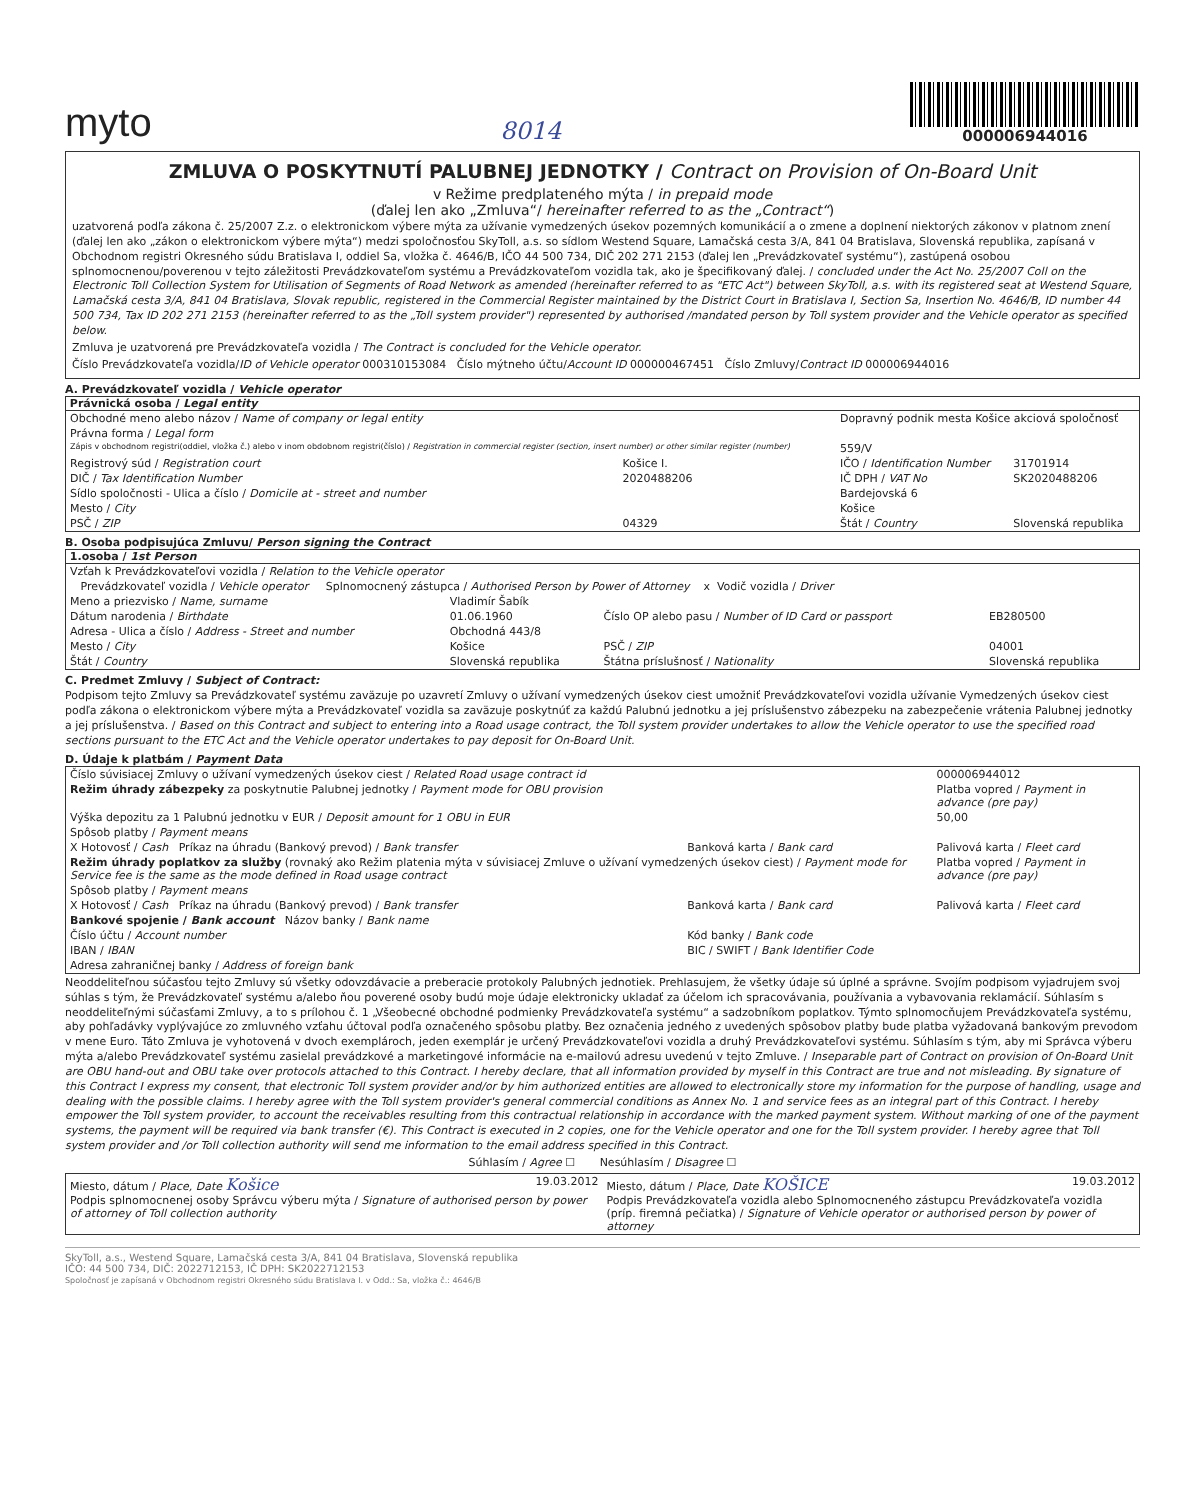myto
8014
000006944016
ZMLUVA O POSKYTNUTÍ PALUBNEJ JEDNOTKY / Contract on Provision of On-Board Unit
v Režime predplateného mýta / in prepaid mode
(ďalej len ako „Zmluva“/ hereinafter referred to as the „Contract“)
uzatvorená podľa zákona č. 25/2007 Z.z. o elektronickom výbere mýta za užívanie vymedzených úsekov pozemných komunikácií a o zmene a doplnení niektorých zákonov v platnom znení (ďalej len ako „zákon o elektronickom výbere mýta“) medzi spoločnosťou SkyToll, a.s. so sídlom Westend Square, Lamačská cesta 3/A, 841 04 Bratislava, Slovenská republika, zapísaná v Obchodnom registri Okresného súdu Bratislava I, oddiel Sa, vložka č. 4646/B, IČO 44 500 734, DIČ 202 271 2153 (ďalej len „Prevádzkovateľ systému“), zastúpená osobou splnomocnenou/poverenou v tejto záležitosti Prevádzkovateľom systému a Prevádzkovateľom vozidla tak, ako je špecifikovaný ďalej. / concluded under the Act No. 25/2007 Coll on the Electronic Toll Collection System for Utilisation of Segments of Road Network as amended (hereinafter referred to as "ETC Act") between SkyToll, a.s. with its registered seat at Westend Square, Lamačská cesta 3/A, 841 04 Bratislava, Slovak republic, registered in the Commercial Register maintained by the District Court in Bratislava I, Section Sa, Insertion No. 4646/B, ID number 44 500 734, Tax ID 202 271 2153 (hereinafter referred to as the „Toll system provider") represented by authorised /mandated person by Toll system provider and the Vehicle operator as specified below.
Zmluva je uzatvorená pre Prevádzkovateľa vozidla / The Contract is concluded for the Vehicle operator.
Číslo Prevádzkovateľa vozidla/ID of Vehicle operator 000310153084 Číslo mýtneho účtu/Account ID 000000467451 Číslo Zmluvy/Contract ID 000006944016
A. Prevádzkovateľ vozidla / Vehicle operator
Právnická osoba / Legal entity
| Obchodné meno alebo názov / Name of company or legal entity | | Dopravný podnik mesta Košice akciová spoločnosť | |
| Právna forma / Legal form | | | |
| Zápis v obchodnom registri(oddiel, vložka č.) alebo v inom obdobnom registri(číslo) / Registration in commercial register (section, insert number) or other similar register (number) | | 559/V | |
| Registrový súd / Registration court | Košice I. | IČO / Identification Number | 31701914 |
| DIČ / Tax Identification Number | 2020488206 | IČ DPH / VAT No | SK2020488206 |
| Sídlo spoločnosti - Ulica a číslo / Domicile at - street and number | | Bardejovská 6 | |
| Mesto / City | | Košice | |
| PSČ / ZIP | 04329 | Štát / Country | Slovenská republika |
B. Osoba podpisujúca Zmluvu/ Person signing the Contract
1.osoba / 1st Person
| Vzťah k Prevádzkovateľovi vozidla / Relation to the Vehicle operator | | | |
| Prevádzkovateľ vozidla / Vehicle operator Splnomocnený zástupca / Authorised Person by Power of Attorney x Vodič vozidla / Driver | | | |
| Meno a priezvisko / Name, surname | Vladimír Šabík | | |
| Dátum narodenia / Birthdate | 01.06.1960 | Číslo OP alebo pasu / Number of ID Card or passport | EB280500 |
| Adresa - Ulica a číslo / Address - Street and number | Obchodná 443/8 | | |
| Mesto / City | Košice | PSČ / ZIP | 04001 |
| Štát / Country | Slovenská republika | Štátna príslušnosť / Nationality | Slovenská republika |
C. Predmet Zmluvy / Subject of Contract:
Podpisom tejto Zmluvy sa Prevádzkovateľ systému zaväzuje po uzavretí Zmluvy o užívaní vymedzených úsekov ciest umožniť Prevádzkovateľovi vozidla užívanie Vymedzených úsekov ciest podľa zákona o elektronickom výbere mýta a Prevádzkovateľ vozidla sa zaväzuje poskytnúť za každú Palubnú jednotku a jej príslušenstvo zábezpeku na zabezpečenie vrátenia Palubnej jednotky a jej príslušenstva. / Based on this Contract and subject to entering into a Road usage contract, the Toll system provider undertakes to allow the Vehicle operator to use the specified road sections pursuant to the ETC Act and the Vehicle operator undertakes to pay deposit for On-Board Unit.
D. Údaje k platbám / Payment Data
| Číslo súvisiacej Zmluvy o užívaní vymedzených úsekov ciest / Related Road usage contract id | | 000006944012 |
| Režim úhrady zábezpeky za poskytnutie Palubnej jednotky / Payment mode for OBU provision | | Platba vopred / Payment in advance (pre pay) |
| Výška depozitu za 1 Palubnú jednotku v EUR / Deposit amount for 1 OBU in EUR | | 50,00 |
| Spôsob platby / Payment means | | |
| X Hotovosť / Cash Príkaz na úhradu (Bankový prevod) / Bank transfer | Banková karta / Bank card | Palivová karta / Fleet card |
| Režim úhrady poplatkov za služby (rovnaký ako Režim platenia mýta v súvisiacej Zmluve o užívaní vymedzených úsekov ciest) / Payment mode for Service fee is the same as the mode defined in Road usage contract | | Platba vopred / Payment in advance (pre pay) |
| Spôsob platby / Payment means | | |
| X Hotovosť / Cash Príkaz na úhradu (Bankový prevod) / Bank transfer | Banková karta / Bank card | Palivová karta / Fleet card |
| Bankové spojenie / Bank account Názov banky / Bank name | | |
| Číslo účtu / Account number | Kód banky / Bank code | |
| IBAN / IBAN | BIC / SWIFT / Bank Identifier Code | |
| Adresa zahraničnej banky / Address of foreign bank | | |
Neoddeliteľnou súčasťou tejto Zmluvy sú všetky odovzdávacie a preberacie protokoly Palubných jednotiek. Prehlasujem, že všetky údaje sú úplné a správne. Svojím podpisom vyjadrujem svoj súhlas s tým, že Prevádzkovateľ systému a/alebo ňou poverené osoby budú moje údaje elektronicky ukladať za účelom ich spracovávania, používania a vybavovania reklamácií. Súhlasím s neoddeliteľnými súčasťami Zmluvy, a to s prílohou č. 1 „Všeobecné obchodné podmienky Prevádzkovateľa systému“ a sadzobníkom poplatkov. Týmto splnomocňujem Prevádzkovateľa systému, aby pohľadávky vyplývajúce zo zmluvného vzťahu účtoval podľa označeného spôsobu platby. Bez označenia jedného z uvedených spôsobov platby bude platba vyžadovaná bankovým prevodom v mene Euro. Táto Zmluva je vyhotovená v dvoch exemplároch, jeden exemplár je určený Prevádzkovateľovi vozidla a druhý Prevádzkovateľovi systému. Súhlasím s tým, aby mi Správca výberu mýta a/alebo Prevádzkovateľ systému zasielal prevádzkové a marketingové informácie na e-mailovú adresu uvedenú v tejto Zmluve. / Inseparable part of Contract on provision of On-Board Unit are OBU hand-out and OBU take over protocols attached to this Contract. I hereby declare, that all information provided by myself in this Contract are true and not misleading. By signature of this Contract I express my consent, that electronic Toll system provider and/or by him authorized entities are allowed to electronically store my information for the purpose of handling, usage and dealing with the possible claims. I hereby agree with the Toll system provider's general commercial conditions as Annex No. 1 and service fees as an integral part of this Contract. I hereby empower the Toll system provider, to account the receivables resulting from this contractual relationship in accordance with the marked payment system. Without marking of one of the payment systems, the payment will be required via bank transfer (€). This Contract is executed in 2 copies, one for the Vehicle operator and one for the Toll system provider. I hereby agree that Toll system provider and /or Toll collection authority will send me information to the email address specified in this Contract.
Súhlasím / Agree ☐ Nesúhlasím / Disagree ☐
| Miesto, dátum / Place, Date Košice 19.03.2012 Podpis splnomocnenej osoby Správcu výberu mýta / Signature of authorised person by power of attorney of Toll collection authority | Miesto, dátum / Place, Date KOŠICE 19.03.2012 Podpis Prevádzkovateľa vozidla alebo Splnomocneného zástupcu Prevádzkovateľa vozidla (príp. firemná pečiatka) / Signature of Vehicle operator or authorised person by power of attorney |
SkyToll, a.s., Westend Square, Lamačská cesta 3/A, 841 04 Bratislava, Slovenská republika
IČO: 44 500 734, DIČ: 2022712153, IČ DPH: SK2022712153
Spoločnosť je zapísaná v Obchodnom registri Okresného súdu Bratislava I. v Odd.: Sa, vložka č.: 4646/B